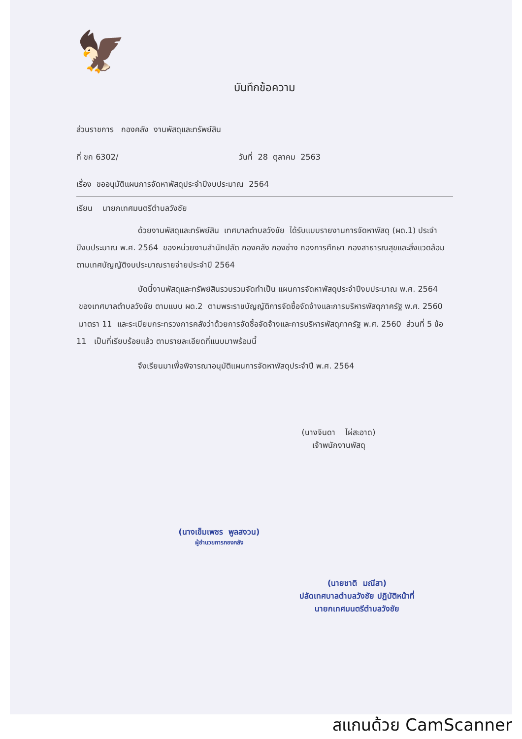🦅
บันทึกข้อความ
ส่วนราชการ กองคลัง งานพัสดุและทรัพย์สิน
ที่ ขก 6302/ วันที่ 28 ตุลาคม 2563
เรื่อง ขออนุมัติแผนการจัดหาพัสดุประจำปีงบประมาณ 2564
เรียน นายกเทศมนตรีตำบลวังชัย
ด้วยงานพัสดุและทรัพย์สิน เทศบาลตำบลวังชัย ได้รับแบบรายงานการจัดหาพัสดุ (ผด.1) ประจำปีงบประมาณ พ.ศ. 2564 ของหน่วยงานสำนักปลัด กองคลัง กองช่าง กองการศึกษา กองสาธารณสุขและสิ่งแวดล้อม ตามเทศบัญญัติงบประมาณรายจ่ายประจำปี 2564
บัดนี้งานพัสดุและทรัพย์สินรวบรวมจัดทำเป็น แผนการจัดหาพัสดุประจำปีงบประมาณ พ.ศ. 2564 ของเทศบาลตำบลวังชัย ตามแบบ ผด.2 ตามพระราชบัญญัติการจัดซื้อจัดจ้างและการบริหารพัสดุภาครัฐ พ.ศ. 2560 มาตรา 11 และระเบียบกระทรวงการคลังว่าด้วยการจัดซื้อจัดจ้างและการบริหารพัสดุภาครัฐ พ.ศ. 2560 ส่วนที่ 5 ข้อ 11 เป็นที่เรียบร้อยแล้ว ตามรายละเอียดที่แนบมาพร้อมนี้
จึงเรียนมาเพื่อพิจารณาอนุมัติแผนการจัดหาพัสดุประจำปี พ.ศ. 2564
(นางจินดา ไผ่สะอาด)
เจ้าพนักงานพัสดุ
(นางเข็มเพชร พูลสงวน)
ผู้อำนวยการกองคลัง
(นายชาติ มณีสา)
ปลัดเทศบาลตำบลวังชัย ปฏิบัติหน้าที่
นายกเทศมนตรีตำบลวังชัย
สแกนด้วย CamScanner